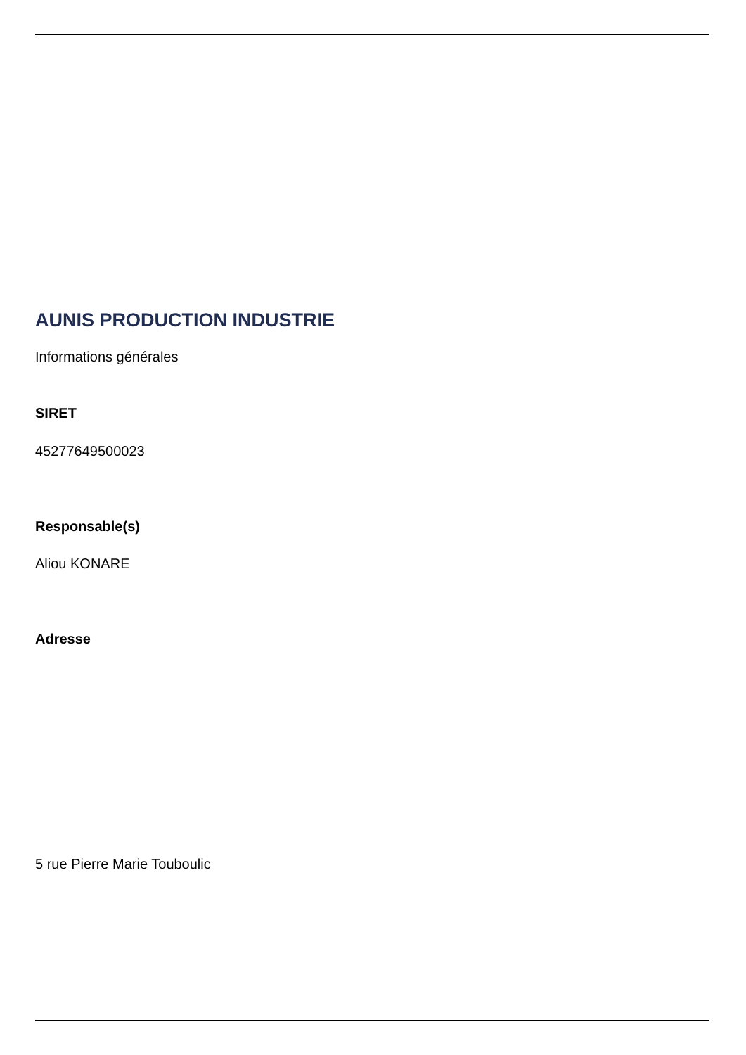AUNIS PRODUCTION INDUSTRIE
Informations générales
SIRET
45277649500023
Responsable(s)
Aliou KONARE
Adresse
5 rue Pierre Marie Touboulic